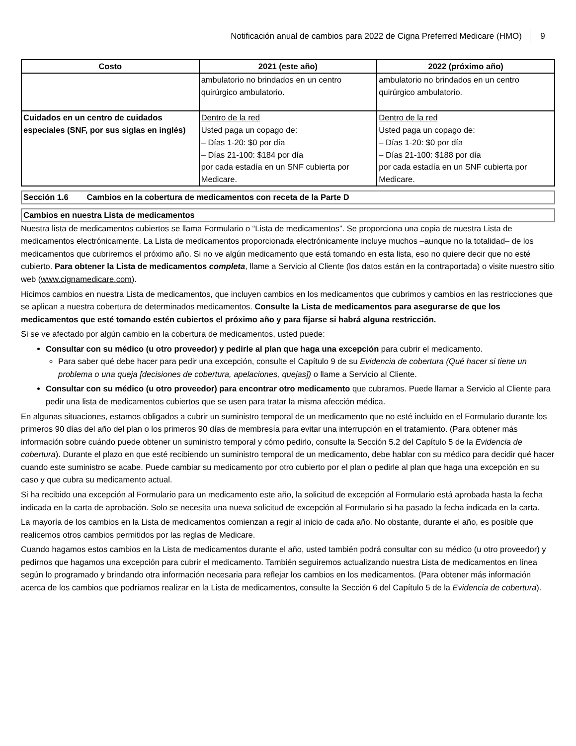Notificación anual de cambios para 2022 de Cigna Preferred Medicare (HMO) 9
| Costo | 2021 (este año) | 2022 (próximo año) |
| --- | --- | --- |
| | ambulatorio no brindados en un centro quirúrgico ambulatorio. | ambulatorio no brindados en un centro quirúrgico ambulatorio. |
| Cuidados en un centro de cuidados especiales (SNF, por sus siglas en inglés) | Dentro de la red Usted paga un copago de: – Días 1-20: $0 por día – Días 21-100: $184 por día por cada estadía en un SNF cubierta por Medicare. | Dentro de la red Usted paga un copago de: – Días 1-20: $0 por día – Días 21-100: $188 por día por cada estadía en un SNF cubierta por Medicare. |
Sección 1.6 Cambios en la cobertura de medicamentos con receta de la Parte D
Cambios en nuestra Lista de medicamentos
Nuestra lista de medicamentos cubiertos se llama Formulario o “Lista de medicamentos”. Se proporciona una copia de nuestra Lista de medicamentos electrónicamente. La Lista de medicamentos proporcionada electrónicamente incluye muchos –aunque no la totalidad– de los medicamentos que cubriremos el próximo año. Si no ve algún medicamento que está tomando en esta lista, eso no quiere decir que no esté cubierto. Para obtener la Lista de medicamentos completa, llame a Servicio al Cliente (los datos están en la contraportada) o visite nuestro sitio web (www.cignamedicare.com).
Hicimos cambios en nuestra Lista de medicamentos, que incluyen cambios en los medicamentos que cubrimos y cambios en las restricciones que se aplican a nuestra cobertura de determinados medicamentos. Consulte la Lista de medicamentos para asegurarse de que los medicamentos que esté tomando estén cubiertos el próximo año y para fijarse si habrá alguna restricción.
Si se ve afectado por algún cambio en la cobertura de medicamentos, usted puede:
Consultar con su médico (u otro proveedor) y pedirle al plan que haga una excepción para cubrir el medicamento.
Para saber qué debe hacer para pedir una excepción, consulte el Capítulo 9 de su Evidencia de cobertura (Qué hacer si tiene un problema o una queja [decisiones de cobertura, apelaciones, quejas]) o llame a Servicio al Cliente.
Consultar con su médico (u otro proveedor) para encontrar otro medicamento que cubramos. Puede llamar a Servicio al Cliente para pedir una lista de medicamentos cubiertos que se usen para tratar la misma afección médica.
En algunas situaciones, estamos obligados a cubrir un suministro temporal de un medicamento que no esté incluido en el Formulario durante los primeros 90 días del año del plan o los primeros 90 días de membresía para evitar una interrupción en el tratamiento. (Para obtener más información sobre cuándo puede obtener un suministro temporal y cómo pedirlo, consulte la Sección 5.2 del Capítulo 5 de la Evidencia de cobertura). Durante el plazo en que esté recibiendo un suministro temporal de un medicamento, debe hablar con su médico para decidir qué hacer cuando este suministro se acabe. Puede cambiar su medicamento por otro cubierto por el plan o pedirle al plan que haga una excepción en su caso y que cubra su medicamento actual.
Si ha recibido una excepción al Formulario para un medicamento este año, la solicitud de excepción al Formulario está aprobada hasta la fecha indicada en la carta de aprobación. Solo se necesita una nueva solicitud de excepción al Formulario si ha pasado la fecha indicada en la carta.
La mayoría de los cambios en la Lista de medicamentos comienzan a regir al inicio de cada año. No obstante, durante el año, es posible que realicemos otros cambios permitidos por las reglas de Medicare.
Cuando hagamos estos cambios en la Lista de medicamentos durante el año, usted también podrá consultar con su médico (u otro proveedor) y pedirnos que hagamos una excepción para cubrir el medicamento. También seguiremos actualizando nuestra Lista de medicamentos en línea según lo programado y brindando otra información necesaria para reflejar los cambios en los medicamentos. (Para obtener más información acerca de los cambios que podríamos realizar en la Lista de medicamentos, consulte la Sección 6 del Capítulo 5 de la Evidencia de cobertura).